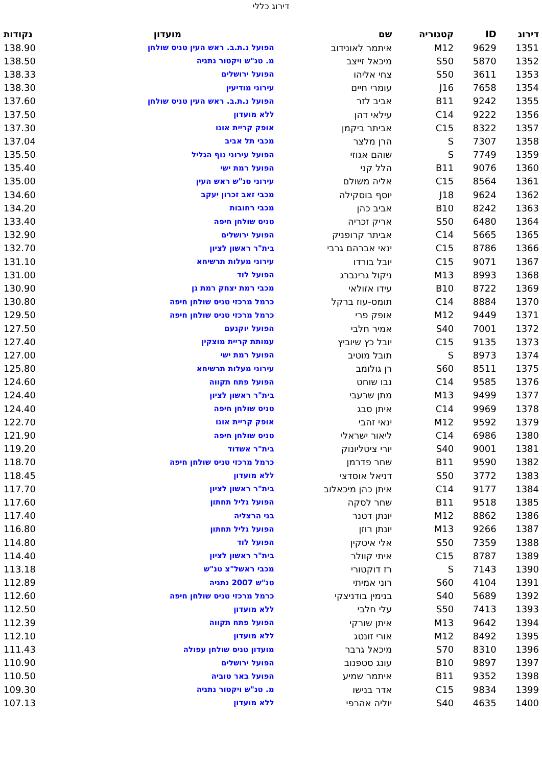דירוג כללי
| דירוג | ID | קטגוריה | שם | מועדון | נקודות |
| --- | --- | --- | --- | --- | --- |
| 1351 | 9629 | M12 | איתמר לאונידוב | הפועל נ.ת.ב. ראש העין טניס שולחן | 138.90 |
| 1352 | 5870 | S50 | מיכאל זייצב | מ. טנ"ש ויקטור נתניה | 138.50 |
| 1353 | 3611 | S50 | צחי אליהו | הפועל ירושלים | 138.33 |
| 1354 | 7658 | J16 | עומרי חיים | עירוני מודיעין | 138.30 |
| 1355 | 9242 | B11 | אביב לזר | הפועל נ.ת.ב. ראש העין טניס שולחן | 137.60 |
| 1356 | 9222 | C14 | עילאי דהן | ללא מועדון | 137.50 |
| 1357 | 8322 | C15 | אביתר ביקמן | אופק קריית אונו | 137.30 |
| 1358 | 7307 | S | הרן מלצר | מכבי תל אביב | 137.04 |
| 1359 | 7749 | S | שוהם אגוזי | הפועל עירוני נוף הגליל | 135.50 |
| 1360 | 9076 | B11 | הלל קני | הפועל רמת ישי | 135.40 |
| 1361 | 8564 | C15 | אליה משולם | עירוני טנ"ש ראש העין | 135.00 |
| 1362 | 9624 | J18 | יוסף בוסקילה | מכבי זאב זכרון יעקב | 134.60 |
| 1363 | 8242 | B10 | אביב כהן | מכבי רחובות | 134.20 |
| 1364 | 6480 | S50 | אריק זכריה | טניס שולחן חיפה | 133.40 |
| 1365 | 5665 | C14 | אביתר קרופניק | הפועל ירושלים | 132.90 |
| 1366 | 8786 | C15 | ינאי אברהם גרבי | בית"ר ראשון לציון | 132.70 |
| 1367 | 9071 | C15 | יובל בורדו | עירוני מעלות תרשיחא | 131.10 |
| 1368 | 8993 | M13 | ניקול גרינברג | הפועל לוד | 131.00 |
| 1369 | 8722 | B10 | עידו אזולאי | מכבי רמת יצחק רמת גן | 130.90 |
| 1370 | 8884 | C14 | תומס-עוז ברקל | כרמל מרכזי טניס שולחן חיפה | 130.80 |
| 1371 | 9449 | M12 | אופק פרי | כרמל מרכזי טניס שולחן חיפה | 129.50 |
| 1372 | 7001 | S40 | אמיר חלבי | הפועל יוקנעם | 127.50 |
| 1373 | 9135 | C15 | יובל כץ שיוביץ | עמותת קריית מוצקין | 127.40 |
| 1374 | 8973 | S | תובל מוטיב | הפועל רמת ישי | 127.00 |
| 1375 | 8511 | S60 | רן גולומב | עירוני מעלות תרשיחא | 125.80 |
| 1376 | 9585 | C14 | נבו שוחט | הפועל פתח תקווה | 124.60 |
| 1377 | 9499 | M13 | מתן שרעבי | בית"ר ראשון לציון | 124.40 |
| 1378 | 9969 | C14 | איתן סבג | טניס שולחן חיפה | 124.40 |
| 1379 | 9592 | M12 | ינאי זהבי | אופק קריית אונו | 122.70 |
| 1380 | 6986 | C14 | ליאור ישראלי | טניס שולחן חיפה | 121.90 |
| 1381 | 9001 | S40 | יורי ציטליונוק | בית"ר אשדוד | 119.20 |
| 1382 | 9590 | B11 | שחר פדרמן | כרמל מרכזי טניס שולחן חיפה | 118.70 |
| 1383 | 3772 | S50 | דניאל אוסדצי | ללא מועדון | 118.45 |
| 1384 | 9177 | C14 | איתן כהן מיכאלוב | בית"ר ראשון לציון | 117.70 |
| 1385 | 9518 | B11 | שחר לסקה | הפועל גליל תחתון | 117.60 |
| 1386 | 8862 | M12 | יונתן דטנר | בני הרצליה | 117.40 |
| 1387 | 9266 | M13 | יונתן רוזן | הפועל גליל תחתון | 116.80 |
| 1388 | 7359 | S50 | אלי איטקין | הפועל לוד | 114.80 |
| 1389 | 8787 | C15 | איתי קוולר | בית"ר ראשון לציון | 114.40 |
| 1390 | 7143 | S | רז דוקטורי | מכבי ראשל"צ טנ"ש | 113.18 |
| 1391 | 4104 | S60 | רוני אמיתי | טנ"ש 2007 נתניה | 112.89 |
| 1392 | 5689 | S40 | בנימין בודניצקי | כרמל מרכזי טניס שולחן חיפה | 112.60 |
| 1393 | 7413 | S50 | עלי חלבי | ללא מועדון | 112.50 |
| 1394 | 9642 | M13 | איתן שורקי | הפועל פתח תקווה | 112.39 |
| 1395 | 8492 | M12 | אורי זונטג | ללא מועדון | 112.10 |
| 1396 | 8310 | S70 | מיכאל גרבר | מועדון טניס שולחן עפולה | 111.43 |
| 1397 | 9897 | B10 | עונג סטפנוב | הפועל ירושלים | 110.90 |
| 1398 | 9352 | B11 | איתמר שמיע | הפועל באר טוביה | 110.50 |
| 1399 | 9834 | C15 | אדר בנישו | מ. טנ"ש ויקטור נתניה | 109.30 |
| 1400 | 4635 | S40 | יוליה אהרפי | ללא מועדון | 107.13 |